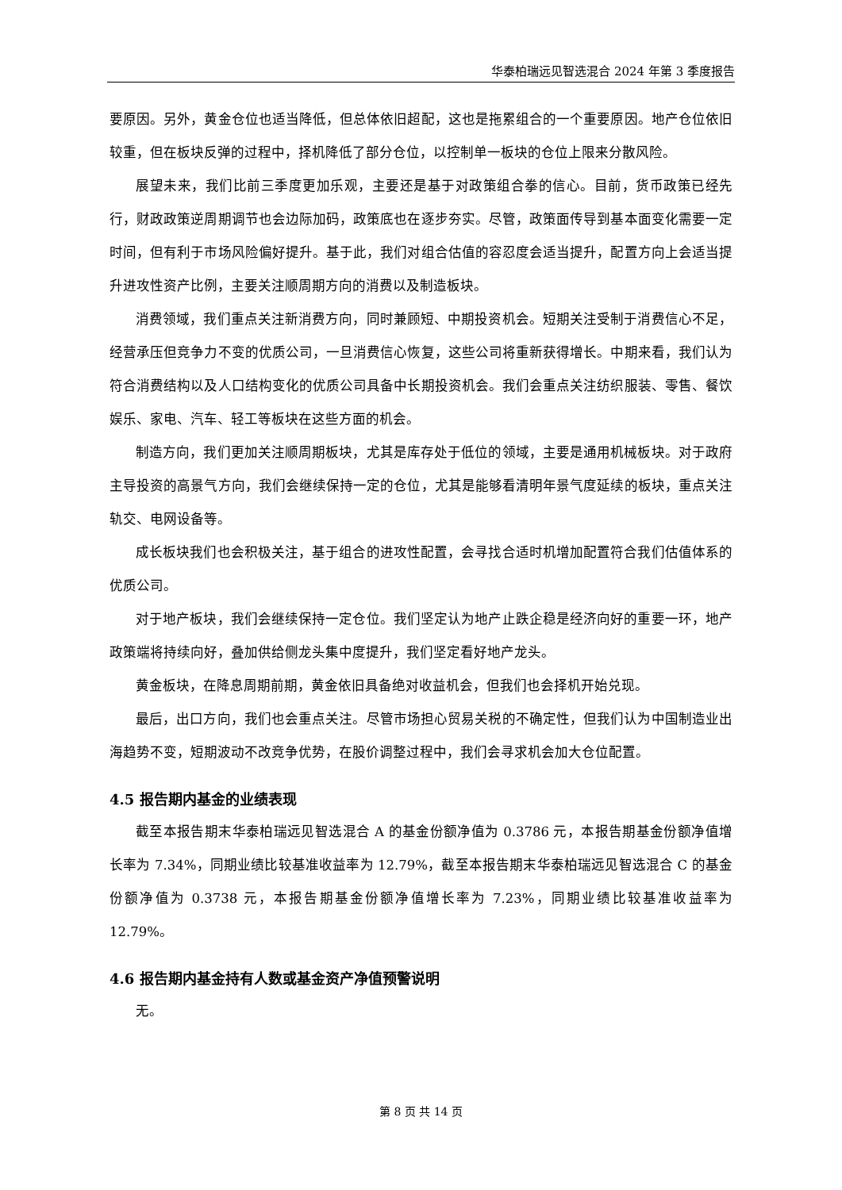华泰柏瑞远见智选混合 2024 年第 3 季度报告
要原因。另外，黄金仓位也适当降低，但总体依旧超配，这也是拖累组合的一个重要原因。地产仓位依旧较重，但在板块反弹的过程中，择机降低了部分仓位，以控制单一板块的仓位上限来分散风险。
展望未来，我们比前三季度更加乐观，主要还是基于对政策组合拳的信心。目前，货币政策已经先行，财政政策逆周期调节也会边际加码，政策底也在逐步夯实。尽管，政策面传导到基本面变化需要一定时间，但有利于市场风险偏好提升。基于此，我们对组合估值的容忍度会适当提升，配置方向上会适当提升进攻性资产比例，主要关注顺周期方向的消费以及制造板块。
消费领域，我们重点关注新消费方向，同时兼顾短、中期投资机会。短期关注受制于消费信心不足，经营承压但竞争力不变的优质公司，一旦消费信心恢复，这些公司将重新获得增长。中期来看，我们认为符合消费结构以及人口结构变化的优质公司具备中长期投资机会。我们会重点关注纺织服装、零售、餐饮娱乐、家电、汽车、轻工等板块在这些方面的机会。
制造方向，我们更加关注顺周期板块，尤其是库存处于低位的领域，主要是通用机械板块。对于政府主导投资的高景气方向，我们会继续保持一定的仓位，尤其是能够看清明年景气度延续的板块，重点关注轨交、电网设备等。
成长板块我们也会积极关注，基于组合的进攻性配置，会寻找合适时机增加配置符合我们估值体系的优质公司。
对于地产板块，我们会继续保持一定仓位。我们坚定认为地产止跌企稳是经济向好的重要一环，地产政策端将持续向好，叠加供给侧龙头集中度提升，我们坚定看好地产龙头。
黄金板块，在降息周期前期，黄金依旧具备绝对收益机会，但我们也会择机开始兑现。
最后，出口方向，我们也会重点关注。尽管市场担心贸易关税的不确定性，但我们认为中国制造业出海趋势不变，短期波动不改竞争优势，在股价调整过程中，我们会寻求机会加大仓位配置。
4.5 报告期内基金的业绩表现
截至本报告期末华泰柏瑞远见智选混合 A 的基金份额净值为 0.3786 元，本报告期基金份额净值增长率为 7.34%，同期业绩比较基准收益率为 12.79%，截至本报告期末华泰柏瑞远见智选混合 C 的基金份额净值为 0.3738 元，本报告期基金份额净值增长率为 7.23%，同期业绩比较基准收益率为 12.79%。
4.6 报告期内基金持有人数或基金资产净值预警说明
无。
第 8 页 共 14 页